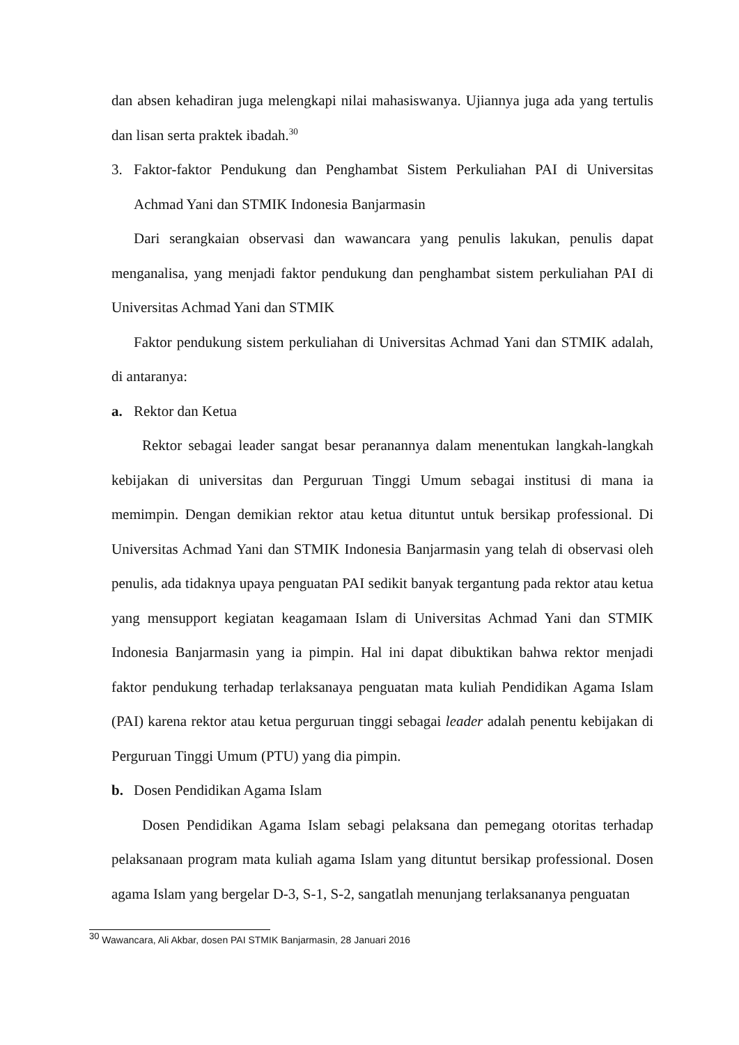dan absen kehadiran juga melengkapi nilai mahasiswanya. Ujiannya juga ada yang tertulis dan lisan serta praktek ibadah.<sup>30</sup>
3. Faktor-faktor Pendukung dan Penghambat Sistem Perkuliahan PAI di Universitas Achmad Yani dan STMIK Indonesia Banjarmasin
Dari serangkaian observasi dan wawancara yang penulis lakukan, penulis dapat menganalisa, yang menjadi faktor pendukung dan penghambat sistem perkuliahan PAI di Universitas Achmad Yani dan STMIK
Faktor pendukung sistem perkuliahan di Universitas Achmad Yani dan STMIK adalah, di antaranya:
a. Rektor dan Ketua
Rektor sebagai leader sangat besar peranannya dalam menentukan langkah-langkah kebijakan di universitas dan Perguruan Tinggi Umum sebagai institusi di mana ia memimpin. Dengan demikian rektor atau ketua dituntut untuk bersikap professional. Di Universitas Achmad Yani dan STMIK Indonesia Banjarmasin yang telah di observasi oleh penulis, ada tidaknya upaya penguatan PAI sedikit banyak tergantung pada rektor atau ketua yang mensupport kegiatan keagamaan Islam di Universitas Achmad Yani dan STMIK Indonesia Banjarmasin yang ia pimpin. Hal ini dapat dibuktikan bahwa rektor menjadi faktor pendukung terhadap terlaksanaya penguatan mata kuliah Pendidikan Agama Islam (PAI) karena rektor atau ketua perguruan tinggi sebagai leader adalah penentu kebijakan di Perguruan Tinggi Umum (PTU) yang dia pimpin.
b. Dosen Pendidikan Agama Islam
Dosen Pendidikan Agama Islam sebagi pelaksana dan pemegang otoritas terhadap pelaksanaan program mata kuliah agama Islam yang dituntut bersikap professional. Dosen agama Islam yang bergelar D-3, S-1, S-2, sangatlah menunjang terlaksananya penguatan
<sup>30</sup> Wawancara, Ali Akbar, dosen PAI STMIK Banjarmasin, 28 Januari 2016